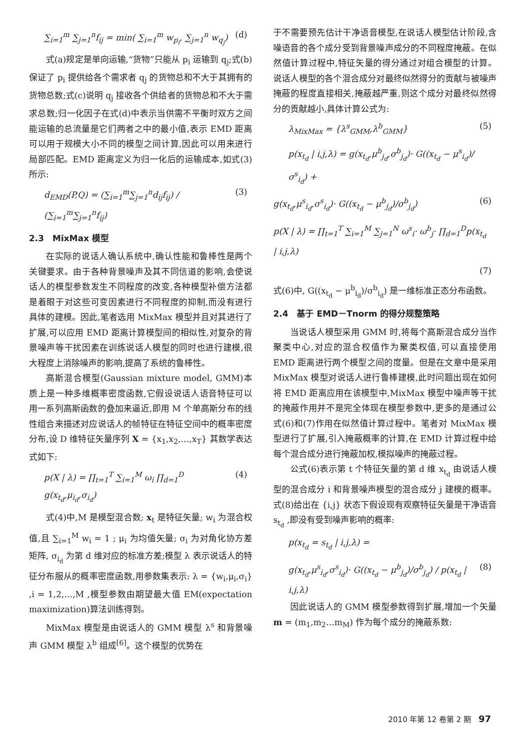∑<sub>i=1</sub><sup>m</sup> ∑<sub>j=1</sub><sup>n</sup>f<sub>ij</sub> = min( ∑<sub>i=1</sub><sup>m</sup> w<sub>p<sub>i</sub></sub>, ∑<sub>j=1</sub><sup>n</sup> w<sub>q<sub>j</sub></sub>) (d)
式(a)规定是单向运输,“货物”只能从 p<sub>i</sub> 运输到 q<sub>j</sub>;式(b)保证了 p<sub>i</sub> 提供给各个需求者 q<sub>j</sub> 的货物总和不大于其拥有的货物总数;式(c)说明 q<sub>j</sub> 接收各个供给者的货物总和不大于需求总数;归一化因子在式(d)中表示当供需不平衡时双方之间能运输的总流量是它们两者之中的最小值,表示 EMD 距离可以用于规模大小不同的模型之间计算,因此可以用来进行局部匹配。EMD 距离定义为归一化后的运输成本,如式(3)所示:
d<sub>EMD</sub>(P,Q) = (∑<sub>i=1</sub><sup>m</sup>∑<sub>j=1</sub><sup>n</sup>d<sub>ij</sub>f<sub>ij</sub>) / (∑<sub>i=1</sub><sup>m</sup>∑<sub>j=1</sub><sup>n</sup>f<sub>ij</sub>) (3)
2.3　MixMax 模型
在实际的说话人确认系统中,确认性能和鲁棒性是两个关键要求。由于各种背景噪声及其不同信道的影响,会使说话人的模型参数发生不同程度的改变,各种模型补偿方法都是着眼于对这些可变因素进行不同程度的抑制,而没有进行具体的建模。因此,笔者选用 MixMax 模型并且对其进行了扩展,可以应用 EMD 距离计算模型间的相似性,对复杂的背景噪声等干扰因素在训练说话人模型的同时也进行建模,很大程度上消除噪声的影响,提高了系统的鲁棒性。
高斯混合模型(Gaussian mixture model, GMM)本质上是一种多维概率密度函数,它假设说话人语音特征可以用一系列高斯函数的叠加来逼近,即用 M 个单高斯分布的线性组合来描述对应说话人的帧特征在特征空间中的概率密度分布,设 D 维特征矢量序列 X = {x<sub>1</sub>,x<sub>2</sub>,…,x<sub>T</sub>} 其数学表达式如下:
p(X | λ) = ∏<sub>t=1</sub><sup>T</sup> ∑<sub>i=1</sub><sup>M</sup> ω<sub>i</sub> ∏<sub>d=1</sub><sup>D</sup> g(x<sub>t<sub>d</sub></sub>,μ<sub>i<sub>d</sub></sub>,σ<sub>i<sub>d</sub></sub>) (4)
式(4)中,M 是模型混合数; x<sub>t</sub> 是特征矢量; w<sub>i</sub> 为混合权值,且 ∑<sub>i=1</sub><sup>M</sup> w<sub>i</sub> = 1 ; μ<sub>i</sub> 为均值矢量; σ<sub>i</sub> 为对角化协方差矩阵, σ<sub>i<sub>d</sub></sub> 为第 d 维对应的标准方差;模型 λ 表示说话人的特征分布服从的概率密度函数,用参数集表示: λ = {w<sub>i</sub>,μ<sub>i</sub>,σ<sub>i</sub>} ,i = 1,2,…,M ,模型参数由期望最大值 EM(expectation maximization)算法训练得到。
MixMax 模型是由说话人的 GMM 模型 λ<sup>s</sup> 和背景噪声 GMM 模型 λ<sup>b</sup> 组成<sup>[6]</sup>。这个模型的优势在
于不需要预先估计干净语音模型,在说话人模型估计阶段,含噪语音的各个成分受到背景噪声成分的不同程度掩蔽。在似然值计算过程中,特征矢量的得分通过对组合模型的计算。说话人模型的各个混合成分对最终似然得分的贡献与被噪声掩蔽的程度直接相关,掩蔽越严重,则这个成分对最终似然得分的贡献越小,具体计算公式为:
λ<sub>MixMax</sub> = {λ<sup>s</sup><sub>GMM</sub>,λ<sup>b</sup><sub>GMM</sub>} (5)
p(x<sub>t<sub>d</sub></sub> | i,j,λ) = g(x<sub>t<sub>d</sub></sub>,μ<sup>b</sup><sub>j<sub>d</sub></sub>,σ<sup>b</sup><sub>j<sub>d</sub></sub>)· G((x<sub>t<sub>d</sub></sub> − μ<sup>s</sup><sub>i<sub>d</sub></sub>)/σ<sup>s</sup><sub>i<sub>d</sub></sub>) +
g(x<sub>t<sub>d</sub></sub>,μ<sup>s</sup><sub>i<sub>d</sub></sub>,σ<sup>s</sup><sub>i<sub>d</sub></sub>)· G((x<sub>t<sub>d</sub></sub> − μ<sup>b</sup><sub>j<sub>d</sub></sub>)/σ<sup>b</sup><sub>j<sub>d</sub></sub>) (6)
p(X | λ) = ∏<sub>t=1</sub><sup>T</sup> ∑<sub>i=1</sub><sup>M</sup> ∑<sub>j=1</sub><sup>N</sup> ω<sup>s</sup><sub>i</sub>· ω<sup>b</sup><sub>j</sub>· ∏<sub>d=1</sub><sup>D</sup>p(x<sub>t<sub>d</sub></sub> | i,j,λ)
(7)
式(6)中, G((x<sub>t<sub>d</sub></sub> − μ<sup>b</sup><sub>i<sub>d</sub></sub>)/σ<sup>b</sup><sub>i<sub>d</sub></sub>) 是一维标准正态分布函数。
2.4　基于 EMD－Tnorm 的得分规整策略
当说话人模型采用 GMM 时,将每个高斯混合成分当作聚类中心,对应的混合权值作为聚类权值,可以直接使用 EMD 距离进行两个模型之间的度量。但是在文章中是采用 MixMax 模型对说话人进行鲁棒建模,此时问题出现在如何将 EMD 距离应用在该模型中,MixMax 模型中噪声等干扰的掩蔽作用并不是完全体现在模型参数中,更多的是通过公式(6)和(7)作用在似然值计算过程中。笔者对 MixMax 模型进行了扩展,引入掩蔽概率的计算,在 EMD 计算过程中给每个混合成分进行掩蔽加权,模拟噪声的掩蔽过程。
公式(6)表示第 t 个特征矢量的第 d 维 x<sub>t<sub>d</sub></sub> 由说话人模型的混合成分 i 和背景噪声模型的混合成分 j 建模的概率。式(8)给出在 {i,j} 状态下假设现有观察特征矢量是干净语音 s<sub>t<sub>d</sub></sub> ,即没有受到噪声影响的概率:
p(x<sub>t<sub>d</sub></sub> = s<sub>t<sub>d</sub></sub> | i,j,λ) =
g(x<sub>t<sub>d</sub></sub>,μ<sup>s</sup><sub>i<sub>d</sub></sub>,σ<sup>s</sup><sub>i<sub>d</sub></sub>)· G((x<sub>t<sub>d</sub></sub> − μ<sup>b</sup><sub>j<sub>d</sub></sub>)/σ<sup>b</sup><sub>j<sub>d</sub></sub>) / p(x<sub>t<sub>d</sub></sub> | i,j,λ) (8)
因此说话人的 GMM 模型参数得到扩展,增加一个矢量 m = (m<sub>1</sub>,m<sub>2</sub>…m<sub>M</sub>) 作为每个成分的掩蔽系数:
2010 年第 12 卷第 2 期　97